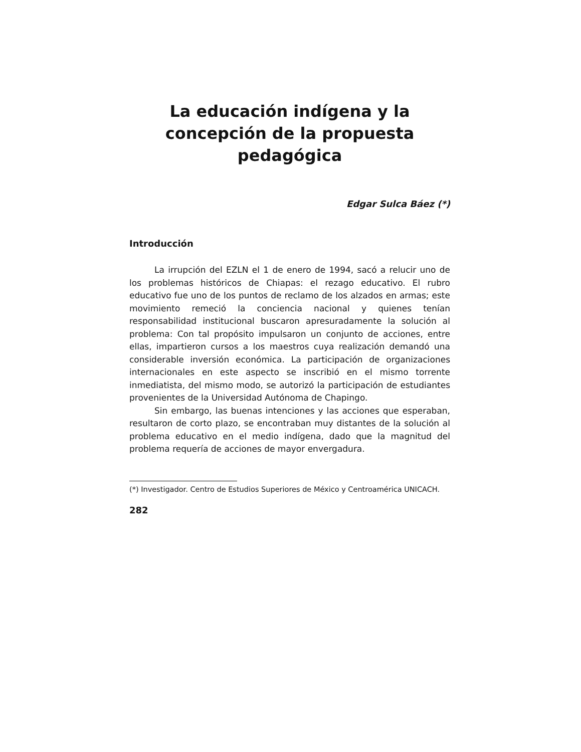La educación indígena y la concepción de la propuesta pedagógica
Edgar Sulca Báez (*)
Introducción
La irrupción del EZLN el 1 de enero de 1994, sacó a relucir uno de los problemas históricos de Chiapas: el rezago educativo. El rubro educativo fue uno de los puntos de reclamo de los alzados en armas; este movimiento remeció la conciencia nacional y quienes tenían responsabilidad institucional buscaron apresuradamente la solución al problema: Con tal propósito impulsaron un conjunto de acciones, entre ellas, impartieron cursos a los maestros cuya realización demandó una considerable inversión económica. La participación de organizaciones internacionales en este aspecto se inscribió en el mismo torrente inmediatista, del mismo modo, se autorizó la participación de estudiantes provenientes de la Universidad Autónoma de Chapingo.
Sin embargo, las buenas intenciones y las acciones que esperaban, resultaron de corto plazo, se encontraban muy distantes de la solución al problema educativo en el medio indígena, dado que la magnitud del problema requería de acciones de mayor envergadura.
(*) Investigador. Centro de Estudios Superiores de México y Centroamérica UNICACH.
282